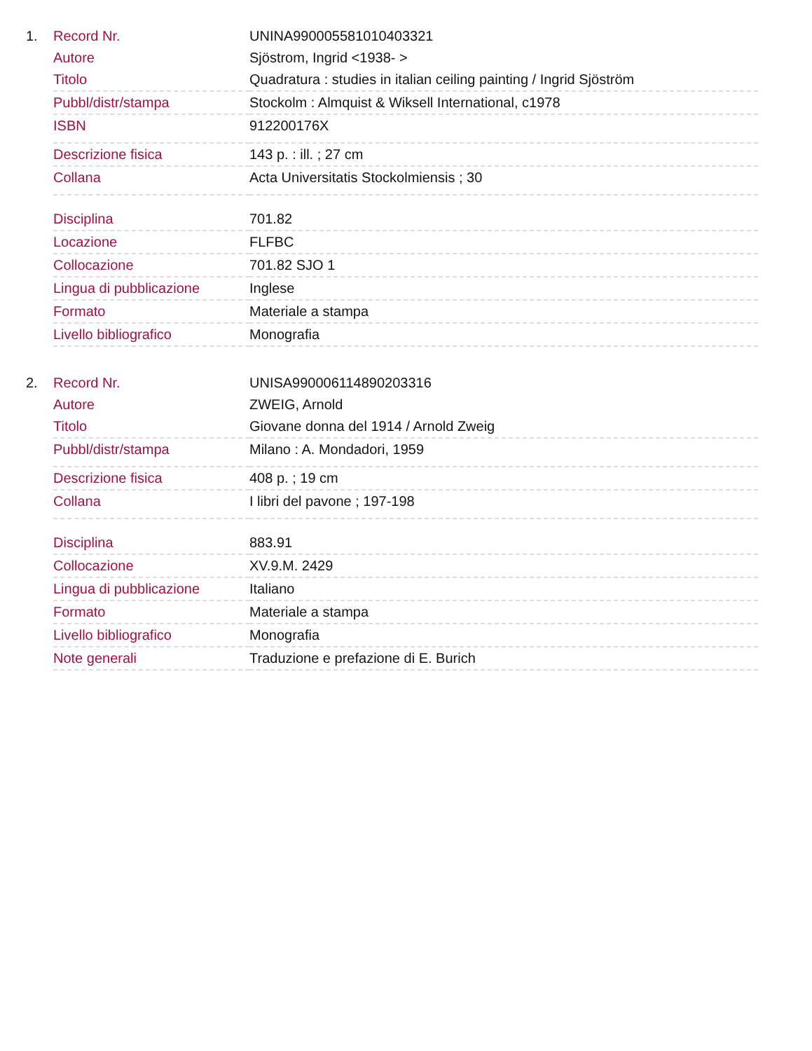1.
| Record Nr. | UNINA990005581010403321 |
| Autore | Sjöstrom, Ingrid <1938- > |
| Titolo | Quadratura : studies in italian ceiling painting / Ingrid Sjöström |
| Pubbl/distr/stampa | Stockolm : Almquist & Wiksell International, c1978 |
| ISBN | 912200176X |
| Descrizione fisica | 143 p. : ill. ; 27 cm |
| Collana | Acta Universitatis Stockolmiensis ; 30 |
| Disciplina | 701.82 |
| Locazione | FLFBC |
| Collocazione | 701.82 SJO 1 |
| Lingua di pubblicazione | Inglese |
| Formato | Materiale a stampa |
| Livello bibliografico | Monografia |
2.
| Record Nr. | UNISA990006114890203316 |
| Autore | ZWEIG, Arnold |
| Titolo | Giovane donna del 1914 / Arnold Zweig |
| Pubbl/distr/stampa | Milano : A. Mondadori, 1959 |
| Descrizione fisica | 408 p. ; 19 cm |
| Collana | I libri del pavone ; 197-198 |
| Disciplina | 883.91 |
| Collocazione | XV.9.M. 2429 |
| Lingua di pubblicazione | Italiano |
| Formato | Materiale a stampa |
| Livello bibliografico | Monografia |
| Note generali | Traduzione e prefazione di E. Burich |